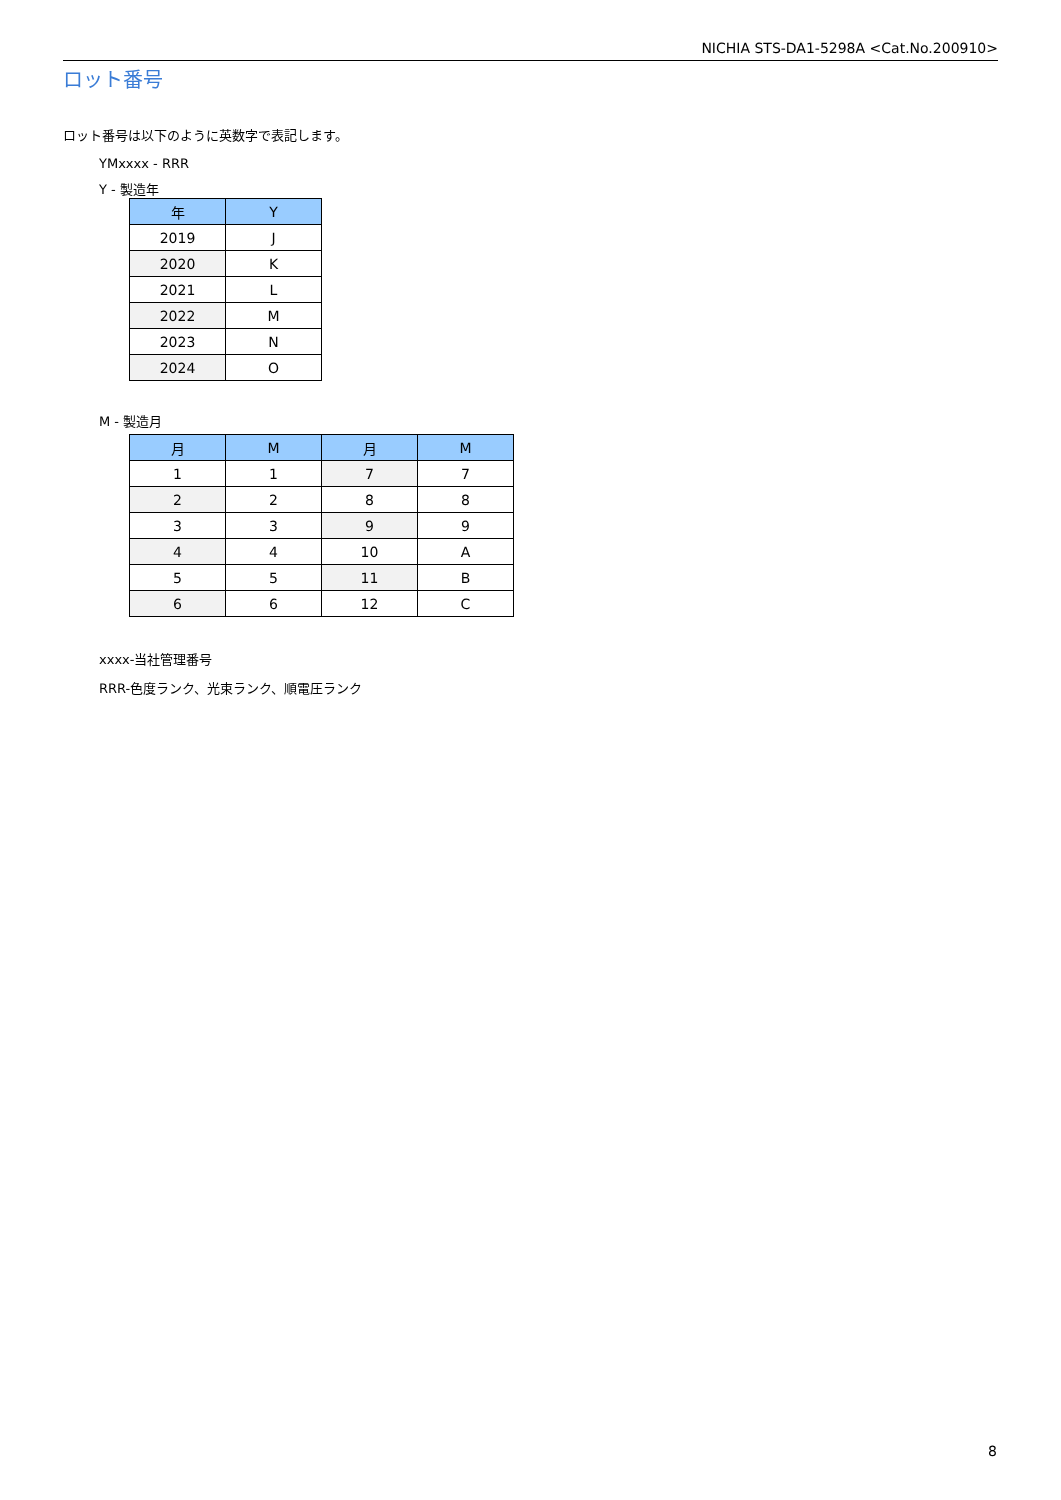NICHIA STS-DA1-5298A <Cat.No.200910>
ロット番号
ロット番号は以下のように英数字で表記します。
YMxxxx - RRR
Y - 製造年
| 年 | Y |
| --- | --- |
| 2019 | J |
| 2020 | K |
| 2021 | L |
| 2022 | M |
| 2023 | N |
| 2024 | O |
M - 製造月
| 月 | M | 月 | M |
| --- | --- | --- | --- |
| 1 | 1 | 7 | 7 |
| 2 | 2 | 8 | 8 |
| 3 | 3 | 9 | 9 |
| 4 | 4 | 10 | A |
| 5 | 5 | 11 | B |
| 6 | 6 | 12 | C |
xxxx-当社管理番号
RRR-色度ランク、光束ランク、順電圧ランク
8